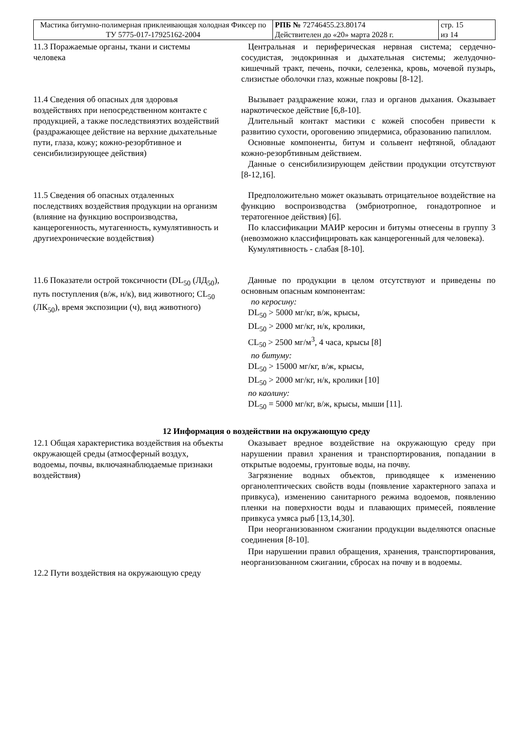| Мастика битумно-полимерная приклеивающая холодная Фиксер по ТУ 5775-017-17925162-2004 | РПБ № 72746455.23.80174 Действителен до «20» марта 2028 г. | стр. 15 из 14 |
11.3 Поражаемые органы, ткани и системы человека
Центральная и периферическая нервная система; сердечно-сосудистая, эндокринная и дыхательная системы; желудочно-кишечный тракт, печень, почки, селезенка, кровь, мочевой пузырь, слизистые оболочки глаз, кожные покровы [8-12].
11.4 Сведения об опасных для здоровья воздействиях при непосредственном контакте с продукцией, а также последствияэтих воздействий (раздражающее действие на верхние дыхательные пути, глаза, кожу; кожно-резорбтивное и сенсибилизирующее действия)
Вызывает раздражение кожи, глаз и органов дыхания. Оказывает наркотическое действие [6,8-10].
Длительный контакт мастики с кожей способен привести к развитию сухости, ороговению эпидермиса, образованию папиллом.
Основные компоненты, битум и сольвент нефтяной, обладают кожно-резорбтивным действием.
Данные о сенсибилизирующем действии продукции отсутствуют [8-12,16].
11.5 Сведения об опасных отдаленных последствиях воздействия продукции на организм
(влияние на функцию воспроизводства, канцерогенность, мутагенность, кумулятивность и другиехронические воздействия)
Предположительно может оказывать отрицательное воздействие на функцию воспроизводства (эмбриотропное, гонадотропное и тератогенное действия) [6].
По классификации МАИР керосин и битумы отнесены в группу 3 (невозможно классифицировать как канцерогенный для человека).
Кумулятивность - слабая [8-10].
11.6 Показатели острой токсичности (DL<sub>50</sub> (ЛД<sub>50</sub>), путь поступления (в/ж, н/к), вид животного; CL<sub>50</sub> (ЛК<sub>50</sub>), время экспозиции (ч), вид животного)
Данные по продукции в целом отсутствуют и приведены по основным опасным компонентам:
по керосину:
DL<sub>50</sub> > 5000 мг/кг, в/ж, крысы,
DL<sub>50</sub> > 2000 мг/кг, н/к, кролики,
CL<sub>50</sub> > 2500 мг/м<sup>3</sup>, 4 часа, крысы [8]
по битуму:
DL<sub>50</sub> > 15000 мг/кг, в/ж, крысы,
DL<sub>50</sub> > 2000 мг/кг, н/к, кролики [10]
по каолину:
DL<sub>50</sub> = 5000 мг/кг, в/ж, крысы, мыши [11].
12 Информация о воздействии на окружающую среду
12.1 Общая характеристика воздействия на объекты окружающей среды (атмосферный воздух, водоемы, почвы, включаянаблюдаемые признаки воздействия)
Оказывает вредное воздействие на окружающую среду при нарушении правил хранения и транспортирования, попадании в открытые водоемы, грунтовые воды, на почву.
Загрязнение водных объектов, приводящее к изменению органолептических свойств воды (появление характерного запаха и привкуса), изменению санитарного режима водоемов, появлению пленки на поверхности воды и плавающих примесей, появление привкуса умяса рыб [13,14,30].
При неорганизованном сжигании продукции выделяются опасные соединения [8-10].
12.2 Пути воздействия на окружающую среду
При нарушении правил обращения, хранения, транспортирования, неорганизованном сжигании, сбросах на почву и в водоемы.